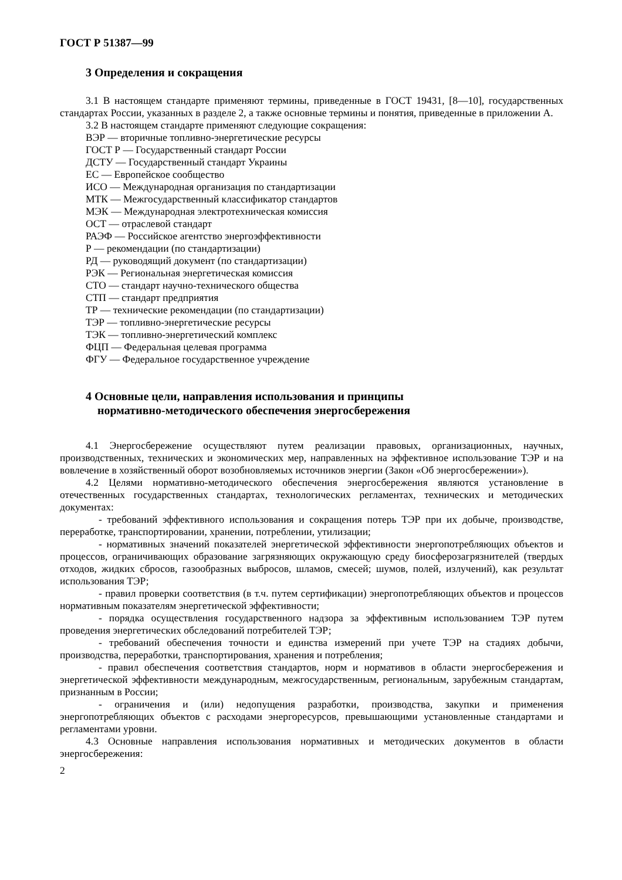ГОСТ Р 51387—99
3 Определения и сокращения
3.1 В настоящем стандарте применяют термины, приведенные в ГОСТ 19431, [8—10], государственных стандартах России, указанных в разделе 2, а также основные термины и понятия, приведенные в приложении А.
3.2 В настоящем стандарте применяют следующие сокращения:
ВЭР — вторичные топливно-энергетические ресурсы
ГОСТ Р — Государственный стандарт России
ДСТУ — Государственный стандарт Украины
ЕС — Европейское сообщество
ИСО — Международная организация по стандартизации
МТК — Межгосударственный классификатор стандартов
МЭК — Международная электротехническая комиссия
ОСТ — отраслевой стандарт
РАЭФ — Российское агентство энергоэффективности
Р — рекомендации (по стандартизации)
РД — руководящий документ (по стандартизации)
РЭК — Региональная энергетическая комиссия
СТО — стандарт научно-технического общества
СТП — стандарт предприятия
ТР — технические рекомендации (по стандартизации)
ТЭР — топливно-энергетические ресурсы
ТЭК — топливно-энергетический комплекс
ФЦП — Федеральная целевая программа
ФГУ — Федеральное государственное учреждение
4 Основные цели, направления использования и принципы
нормативно-методического обеспечения энергосбережения
4.1 Энергосбережение осуществляют путем реализации правовых, организационных, научных, производственных, технических и экономических мер, направленных на эффективное использование ТЭР и на вовлечение в хозяйственный оборот возобновляемых источников энергии (Закон «Об энергосбережении»).
4.2 Целями нормативно-методического обеспечения энергосбережения являются установление в отечественных государственных стандартах, технологических регламентах, технических и методических документах:
- требований эффективного использования и сокращения потерь ТЭР при их добыче, производстве, переработке, транспортировании, хранении, потреблении, утилизации;
- нормативных значений показателей энергетической эффективности энергопотребляющих объектов и процессов, ограничивающих образование загрязняющих окружающую среду биосферозагрязнителей (твердых отходов, жидких сбросов, газообразных выбросов, шламов, смесей; шумов, полей, излучений), как результат использования ТЭР;
- правил проверки соответствия (в т.ч. путем сертификации) энергопотребляющих объектов и процессов нормативным показателям энергетической эффективности;
- порядка осуществления государственного надзора за эффективным использованием ТЭР путем проведения энергетических обследований потребителей ТЭР;
- требований обеспечения точности и единства измерений при учете ТЭР на стадиях добычи, производства, переработки, транспортирования, хранения и потребления;
- правил обеспечения соответствия стандартов, норм и нормативов в области энергосбережения и энергетической эффективности международным, межгосударственным, региональным, зарубежным стандартам, признанным в России;
- ограничения и (или) недопущения разработки, производства, закупки и применения энергопотребляющих объектов с расходами энергоресурсов, превышающими установленные стандартами и регламентами уровни.
4.3 Основные направления использования нормативных и методических документов в области энергосбережения:
2